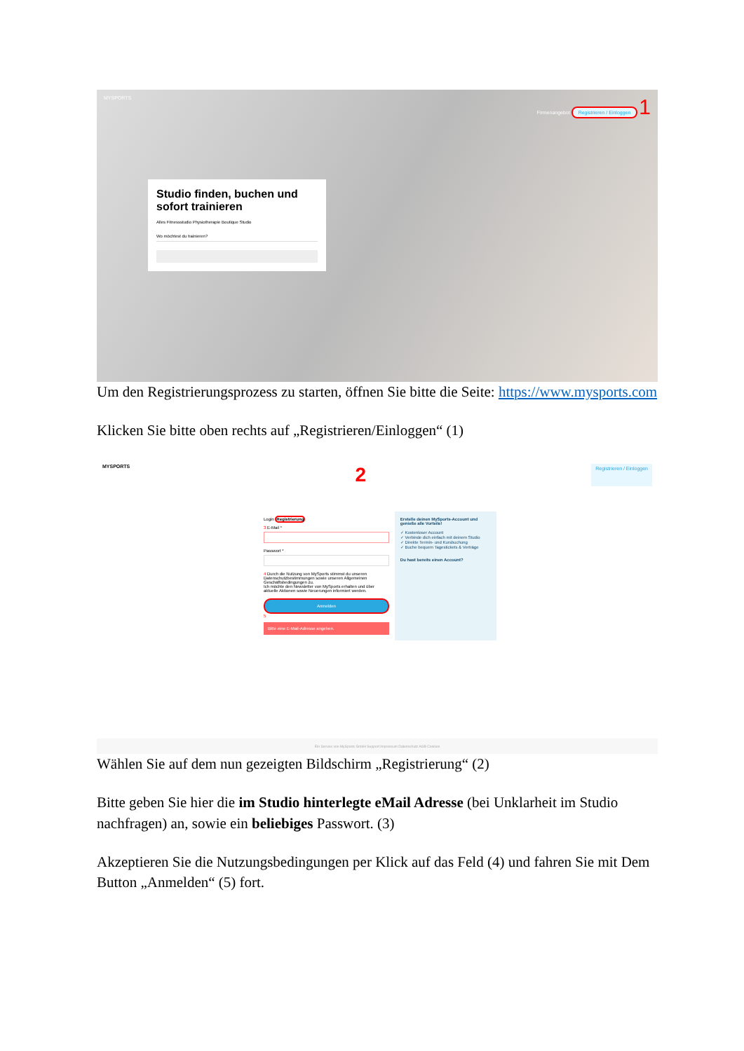MYSPORTS Firmenangebot Registrieren / Einloggen 1
Studio finden, buchen und sofort trainieren
Alles Fitnessstudio Physiotherapie Boutique Studio
Wo möchtest du trainieren?
Um den Registrierungsprozess zu starten, öffnen Sie bitte die Seite: https://www.mysports.com
Klicken Sie bitte oben rechts auf „Registrieren/Einloggen“ (1)
MYSPORTS 2 Registrieren / Einloggen
Login Registrierung
3 E-Mail *
Passwort *
4 Durch die Nutzung von MySports stimmst du unseren Datenschutzbestimmungen sowie unseren Allgemeinen Geschäftsbedingungen zu.
Ich möchte den Newsletter von MySports erhalten und über aktuelle Aktionen sowie Neuerungen informiert werden.
Anmelden
5
Bitte eine E-Mail-Adresse angeben.
Erstelle deinen MySports-Account und genieße alle Vorteile!
✓ Kostenloser Account
✓ Verbinde dich einfach mit deinem Studio
✓ Direkte Termin- und Kursbuchung
✓ Buche bequem Tagestickets & Verträge
Du hast bereits einen Account?
Ein Service von MySports GmbH Support Impressum Datenschutz AGB Cookies
Wählen Sie auf dem nun gezeigten Bildschirm „Registrierung“ (2)
Bitte geben Sie hier die im Studio hinterlegte eMail Adresse (bei Unklarheit im Studio nachfragen) an, sowie ein beliebiges Passwort. (3)
Akzeptieren Sie die Nutzungsbedingungen per Klick auf das Feld (4) und fahren Sie mit Dem Button „Anmelden“ (5) fort.